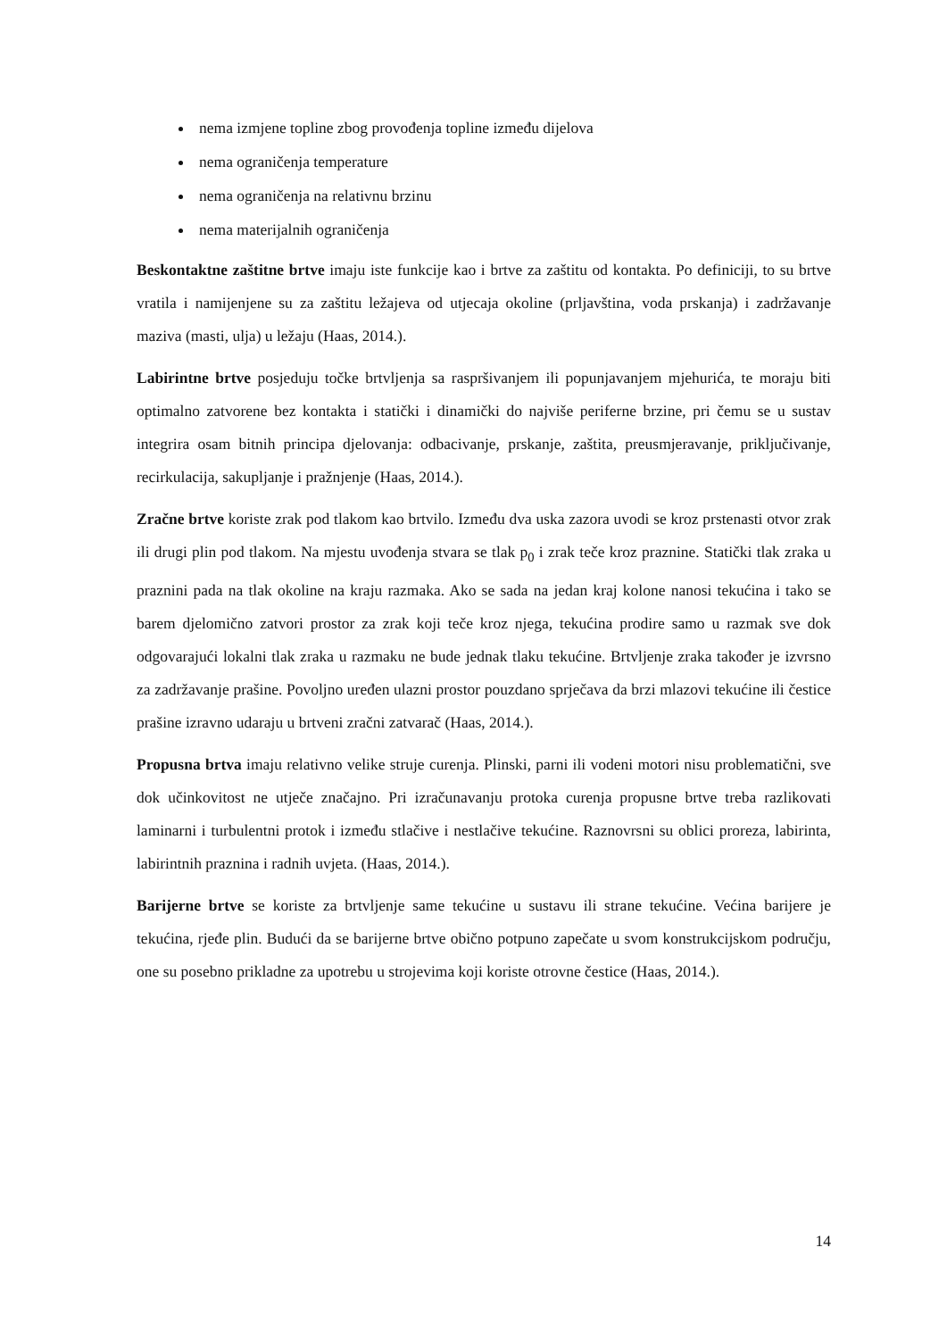nema izmjene topline zbog provođenja topline između dijelova
nema ograničenja temperature
nema ograničenja na relativnu brzinu
nema materijalnih ograničenja
Beskontaktne zaštitne brtve imaju iste funkcije kao i brtve za zaštitu od kontakta. Po definiciji, to su brtve vratila i namijenjene su za zaštitu ležajeva od utjecaja okoline (prljavština, voda prskanja) i zadržavanje maziva (masti, ulja) u ležaju (Haas, 2014.).
Labirintne brtve posjeduju točke brtvljenja sa raspršivanjem ili popunjavanjem mjehurića, te moraju biti optimalno zatvorene bez kontakta i statički i dinamički do najviše periferne brzine, pri čemu se u sustav integrira osam bitnih principa djelovanja: odbacivanje, prskanje, zaštita, preusmjeravanje, priključivanje, recirkulacija, sakupljanje i pražnjenje (Haas, 2014.).
Zračne brtve koriste zrak pod tlakom kao brtvilo. Između dva uska zazora uvodi se kroz prstenasti otvor zrak ili drugi plin pod tlakom. Na mjestu uvođenja stvara se tlak p<sub>0</sub> i zrak teče kroz praznine. Statički tlak zraka u praznini pada na tlak okoline na kraju razmaka. Ako se sada na jedan kraj kolone nanosi tekućina i tako se barem djelomično zatvori prostor za zrak koji teče kroz njega, tekućina prodire samo u razmak sve dok odgovarajući lokalni tlak zraka u razmaku ne bude jednak tlaku tekućine. Brtvljenje zraka također je izvrsno za zadržavanje prašine. Povoljno uređen ulazni prostor pouzdano sprječava da brzi mlazovi tekućine ili čestice prašine izravno udaraju u brtveni zračni zatvarač (Haas, 2014.).
Propusna brtva imaju relativno velike struje curenja. Plinski, parni ili vodeni motori nisu problematični, sve dok učinkovitost ne utječe značajno. Pri izračunavanju protoka curenja propusne brtve treba razlikovati laminarni i turbulentni protok i između stlačive i nestlačive tekućine. Raznovrsni su oblici proreza, labirinta, labirintnih praznina i radnih uvjeta. (Haas, 2014.).
Barijerne brtve se koriste za brtvljenje same tekućine u sustavu ili strane tekućine. Većina barijere je tekućina, rjeđe plin. Budući da se barijerne brtve obično potpuno zapečate u svom konstrukcijskom području, one su posebno prikladne za upotrebu u strojevima koji koriste otrovne čestice (Haas, 2014.).
14